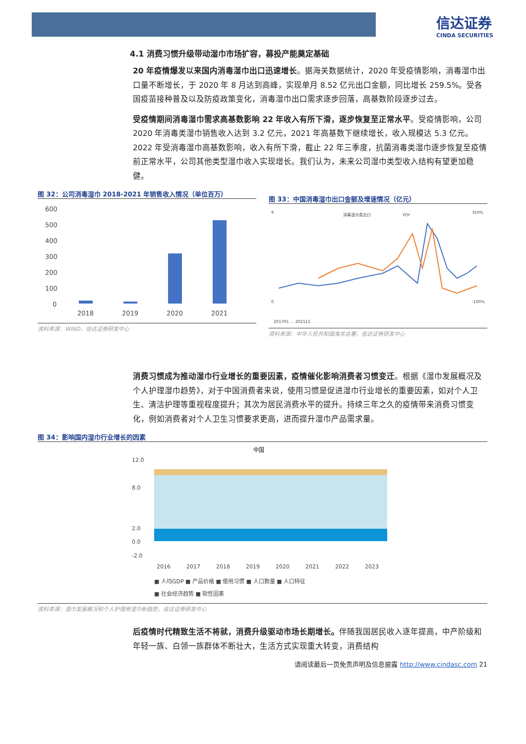信达证券
CINDA SECURITIES
4.1 消费习惯升级带动湿巾市场扩容，募投产能奠定基础
20 年疫情爆发以来国内消毒湿巾出口迅速增长。据海关数据统计，2020 年受疫情影响，消毒湿巾出口量不断增长，于 2020 年 8 月达到高峰，实现单月 8.52 亿元出口金额，同比增长 259.5%。受各国疫苗接种普及以及防疫政策变化，消毒湿巾出口需求逐步回落，高基数阶段逐步过去。
受疫情期间消毒湿巾需求高基数影响 22 年收入有所下滑，逐步恢复至正常水平。受疫情影响，公司 2020 年消毒类湿巾销售收入达到 3.2 亿元，2021 年高基数下继续增长，收入规模达 5.3 亿元。2022 年受消毒湿巾高基数影响，收入有所下滑，截止 22 年三季度，抗菌消毒类湿巾逐步恢复至疫情前正常水平，公司其他类型湿巾收入实现增长。我们认为，未来公司湿巾类型收入结构有望更加稳健。
图 32：公司消毒湿巾 2018-2021 年销售收入情况（单位百万）
600
500
400
300
200
100
0
2018
2019
2020
2021
资料来源：WIND，信达证券研发中心
图 33：中国消毒湿巾出口金额及增速情况（亿元）
消毒湿巾类出口
YOY
9
0
350%
-100%
201701 … 202111
资料来源：中华人民共和国海关总署，信达证券研发中心
消费习惯成为推动湿巾行业增长的重要因素，疫情催化影响消费者习惯变迁。根据《湿巾发展概况及个人护理湿巾趋势》，对于中国消费者来说，使用习惯是促进湿巾行业增长的重要因素，如对个人卫生、清洁护理等重视程度提升；其次为居民消费水平的提升。持续三年之久的疫情带来消费习惯变化，例如消费者对个人卫生习惯要求更高，进而提升湿巾产品需求量。
图 34：影响国内湿巾行业增长的因素
中国
12.0
8.0
2.0
0.0
-2.0
2016
2017
2018
2019
2020
2021
2022
2023
■ 人均GDP ■ 产品价格 ■ 使用习惯 ■ 人口数量 ■ 人口特征
■ 社会经济趋势 ■ 软性因素
资料来源：湿巾发展概况和个人护理用湿巾新趋势，信达证券研发中心
后疫情时代精致生活不将就，消费升级驱动市场长期增长。伴随我国居民收入逐年提高，中产阶级和年轻一族、白领一族群体不断壮大，生活方式实现重大转变，消费结构
请阅读最后一页免责声明及信息披露 http://www.cindasc.com 21